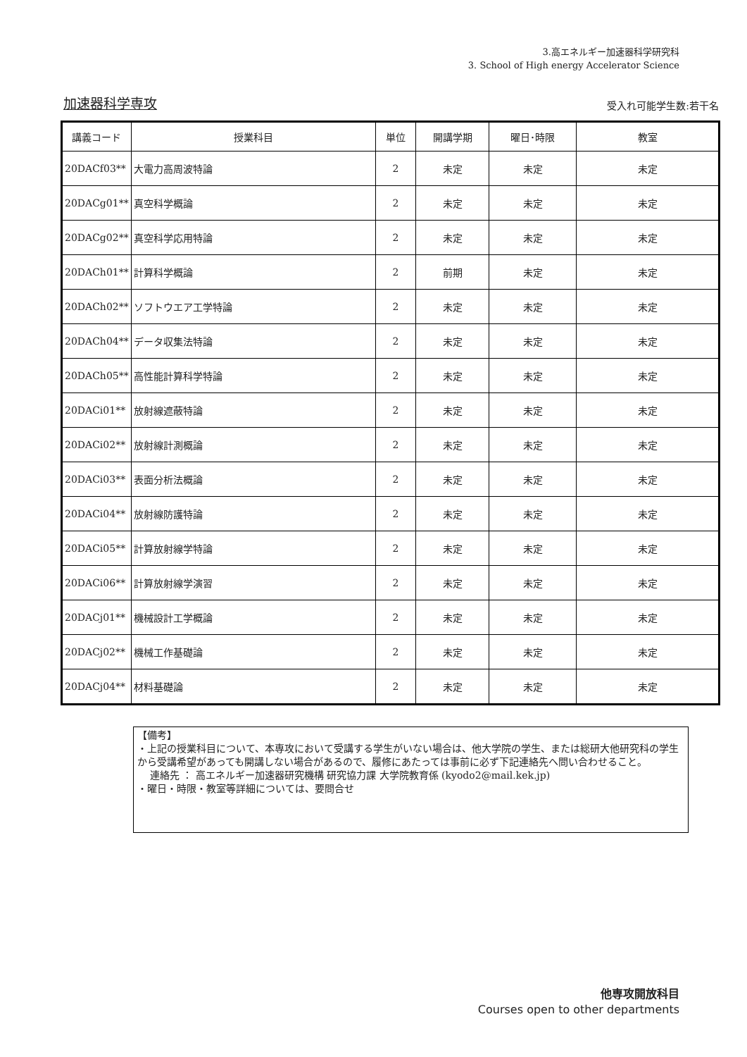3.高エネルギー加速器科学研究科
3. School of High energy Accelerator Science
加速器科学専攻 受入れ可能学生数:若干名
| 講義コード | 授業科目 | 単位 | 開講学期 | 曜日･時限 | 教室 |
| --- | --- | --- | --- | --- | --- |
| 20DACf03** | 大電力高周波特論 | 2 | 未定 | 未定 | 未定 |
| 20DACg01** | 真空科学概論 | 2 | 未定 | 未定 | 未定 |
| 20DACg02** | 真空科学応用特論 | 2 | 未定 | 未定 | 未定 |
| 20DACh01** | 計算科学概論 | 2 | 前期 | 未定 | 未定 |
| 20DACh02** | ソフトウエア工学特論 | 2 | 未定 | 未定 | 未定 |
| 20DACh04** | データ収集法特論 | 2 | 未定 | 未定 | 未定 |
| 20DACh05** | 高性能計算科学特論 | 2 | 未定 | 未定 | 未定 |
| 20DACi01** | 放射線遮蔽特論 | 2 | 未定 | 未定 | 未定 |
| 20DACi02** | 放射線計測概論 | 2 | 未定 | 未定 | 未定 |
| 20DACi03** | 表面分析法概論 | 2 | 未定 | 未定 | 未定 |
| 20DACi04** | 放射線防護特論 | 2 | 未定 | 未定 | 未定 |
| 20DACi05** | 計算放射線学特論 | 2 | 未定 | 未定 | 未定 |
| 20DACi06** | 計算放射線学演習 | 2 | 未定 | 未定 | 未定 |
| 20DACj01** | 機械設計工学概論 | 2 | 未定 | 未定 | 未定 |
| 20DACj02** | 機械工作基礎論 | 2 | 未定 | 未定 | 未定 |
| 20DACj04** | 材料基礎論 | 2 | 未定 | 未定 | 未定 |
【備考】
・上記の授業科目について、本専攻において受講する学生がいない場合は、他大学院の学生、または総研大他研究科の学生から受講希望があっても開講しない場合があるので、履修にあたっては事前に必ず下記連絡先へ問い合わせること。
連絡先 ： 高エネルギー加速器研究機構 研究協力課 大学院教育係 (kyodo2@mail.kek.jp)
・曜日・時限・教室等詳細については、要問合せ
他専攻開放科目
Courses open to other departments